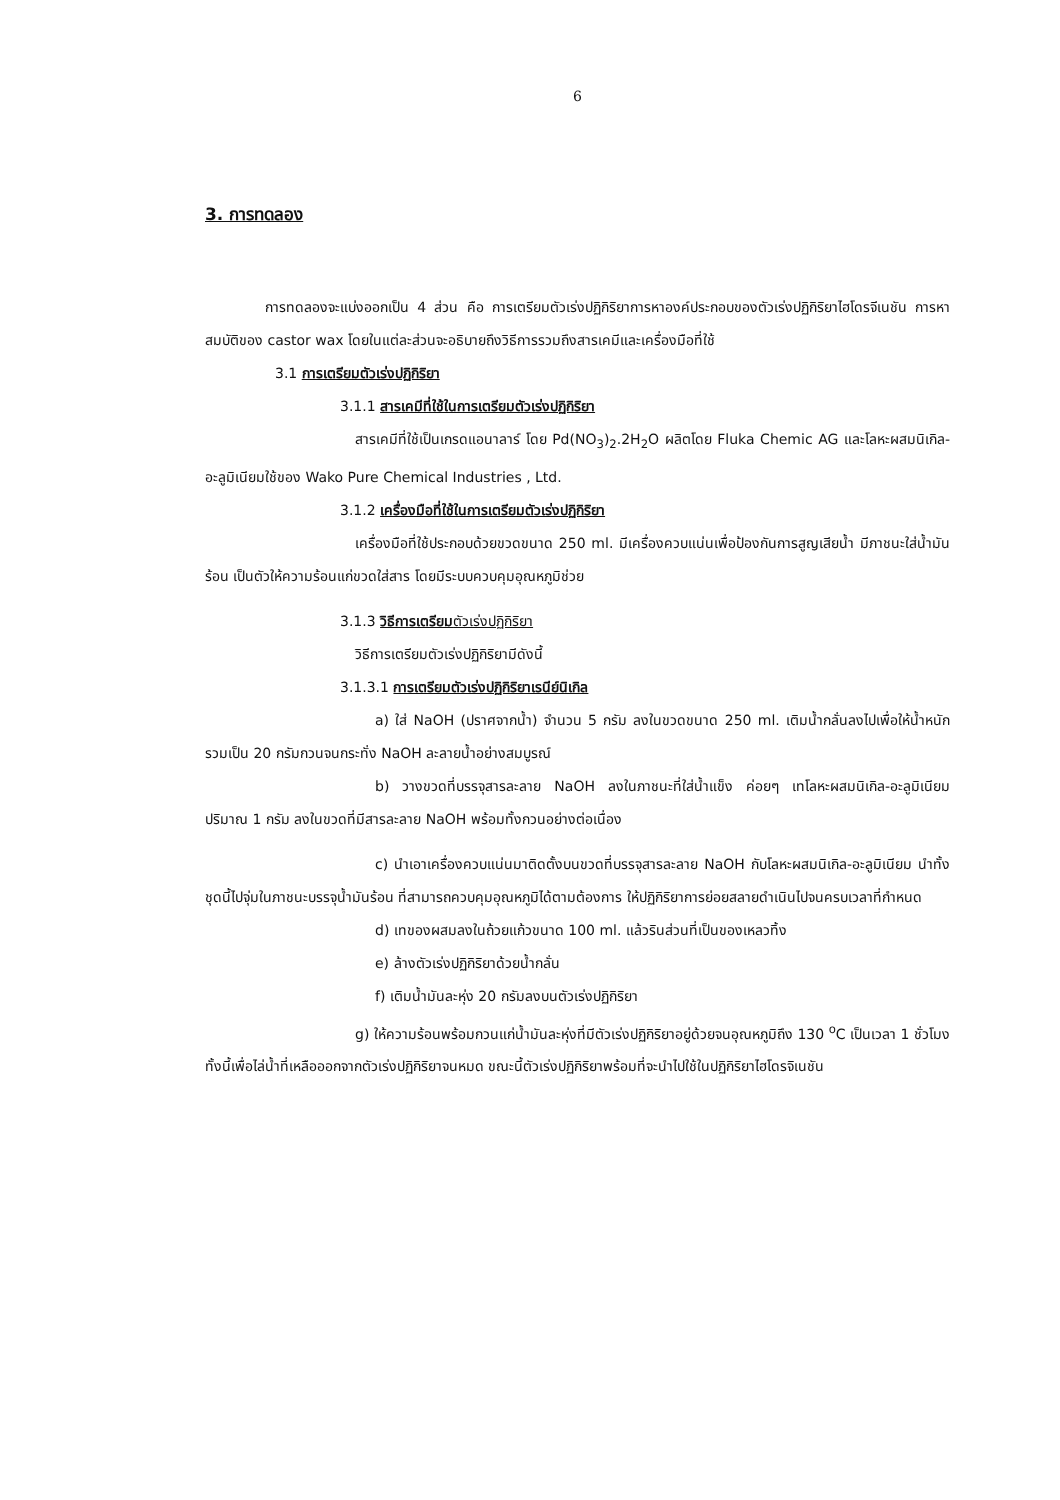6
3. การทดลอง
การทดลองจะแบ่งออกเป็น 4 ส่วน คือ การเตรียมตัวเร่งปฏิกิริยาการหาองค์ประกอบของตัวเร่งปฏิกิริยาไฮโดรจีเนชัน การหาสมบัติของ castor wax โดยในแต่ละส่วนจะอธิบายถึงวิธีการรวมถึงสารเคมีและเครื่องมือที่ใช้
3.1 การเตรียมตัวเร่งปฏิกิริยา
3.1.1 สารเคมีที่ใช้ในการเตรียมตัวเร่งปฏิกิริยา
สารเคมีที่ใช้เป็นเกรดแอนาลาร์ โดย Pd(NO<sub>3</sub>)<sub>2</sub>.2H<sub>2</sub>O ผลิตโดย Fluka Chemic AG และโลหะผสมนิเกิล-อะลูมิเนียมใช้ของ Wako Pure Chemical Industries , Ltd.
3.1.2 เครื่องมือที่ใช้ในการเตรียมตัวเร่งปฏิกิริยา
เครื่องมือที่ใช้ประกอบด้วยขวดขนาด 250 ml. มีเครื่องควบแน่นเพื่อป้องกันการสูญเสียน้ำ มีภาชนะใส่น้ำมันร้อน เป็นตัวให้ความร้อนแก่ขวดใส่สาร โดยมีระบบควบคุมอุณหภูมิช่วย
3.1.3 วิธีการเตรียมตัวเร่งปฏิกิริยา
วิธีการเตรียมตัวเร่งปฏิกิริยามีดังนี้
3.1.3.1 การเตรียมตัวเร่งปฏิกิริยาเรนีย์นิเกิล
a) ใส่ NaOH (ปราศจากน้ำ) จำนวน 5 กรัม ลงในขวดขนาด 250 ml. เติมน้ำกลั่นลงไปเพื่อให้น้ำหนักรวมเป็น 20 กรัมกวนจนกระทั่ง NaOH ละลายน้ำอย่างสมบูรณ์
b) วางขวดที่บรรจุสารละลาย NaOH ลงในภาชนะที่ใส่น้ำแข็ง ค่อยๆ เทโลหะผสมนิเกิล-อะลูมิเนียม ปริมาณ 1 กรัม ลงในขวดที่มีสารละลาย NaOH พร้อมทั้งกวนอย่างต่อเนื่อง
c) นำเอาเครื่องควบแน่นมาติดตั้งบนขวดที่บรรจุสารละลาย NaOH กับโลหะผสมนิเกิล-อะลูมิเนียม นำทั้งชุดนี้ไปจุ่มในภาชนะบรรจุน้ำมันร้อน ที่สามารถควบคุมอุณหภูมิได้ตามต้องการ ให้ปฏิกิริยาการย่อยสลายดำเนินไปจนครบเวลาที่กำหนด
d) เทของผสมลงในถ้วยแก้วขนาด 100 ml. แล้วรินส่วนที่เป็นของเหลวทิ้ง
e) ล้างตัวเร่งปฏิกิริยาด้วยน้ำกลั่น
f) เติมน้ำมันละหุ่ง 20 กรัมลงบนตัวเร่งปฏิกิริยา
g) ให้ความร้อนพร้อมกวนแก่น้ำมันละหุ่งที่มีตัวเร่งปฏิกิริยาอยู่ด้วยจนอุณหภูมิถึง 130 <sup>o</sup>C เป็นเวลา 1 ชั่วโมง ทั้งนี้เพื่อไล่น้ำที่เหลือออกจากตัวเร่งปฏิกิริยาจนหมด ขณะนี้ตัวเร่งปฏิกิริยาพร้อมที่จะนำไปใช้ในปฏิกิริยาไฮโดรจิเนชัน